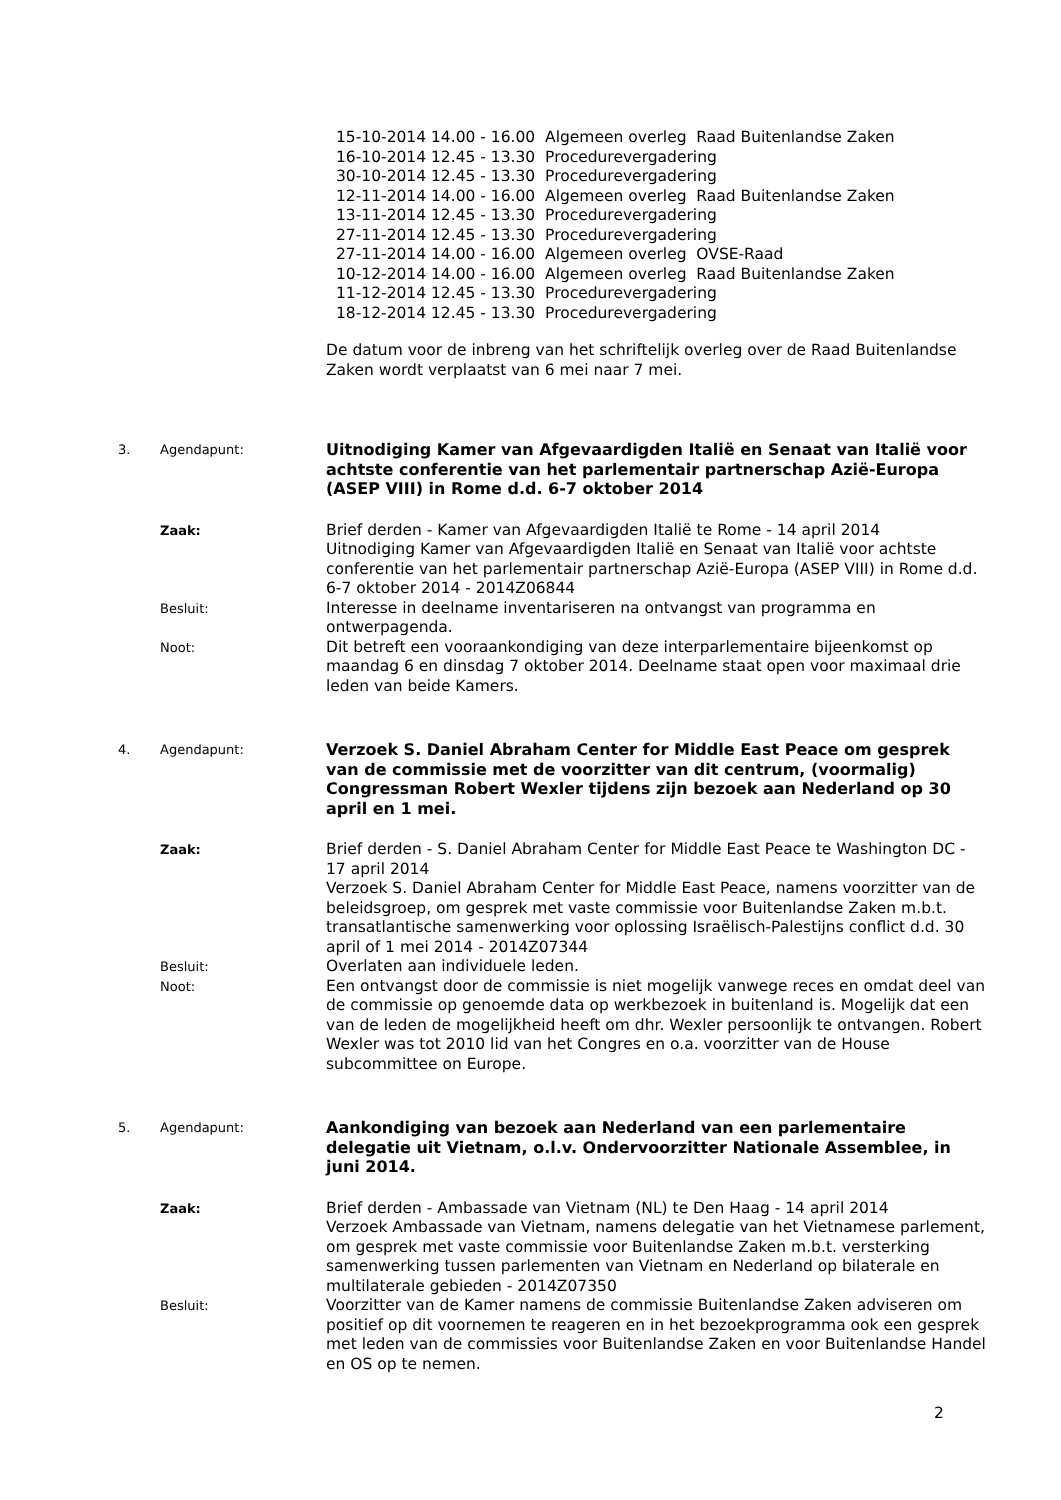15-10-2014 14.00 - 16.00 Algemeen overleg Raad Buitenlandse Zaken
16-10-2014 12.45 - 13.30 Procedurevergadering
30-10-2014 12.45 - 13.30 Procedurevergadering
12-11-2014 14.00 - 16.00 Algemeen overleg Raad Buitenlandse Zaken
13-11-2014 12.45 - 13.30 Procedurevergadering
27-11-2014 12.45 - 13.30 Procedurevergadering
27-11-2014 14.00 - 16.00 Algemeen overleg OVSE-Raad
10-12-2014 14.00 - 16.00 Algemeen overleg Raad Buitenlandse Zaken
11-12-2014 12.45 - 13.30 Procedurevergadering
18-12-2014 12.45 - 13.30 Procedurevergadering
De datum voor de inbreng van het schriftelijk overleg over de Raad Buitenlandse Zaken wordt verplaatst van 6 mei naar 7 mei.
3. Agendapunt:
Uitnodiging Kamer van Afgevaardigden Italië en Senaat van Italië voor achtste conferentie van het parlementair partnerschap Azië-Europa (ASEP VIII) in Rome d.d. 6-7 oktober 2014
Zaak:
Brief derden - Kamer van Afgevaardigden Italië te Rome - 14 april 2014
Uitnodiging Kamer van Afgevaardigden Italië en Senaat van Italië voor achtste conferentie van het parlementair partnerschap Azië-Europa (ASEP VIII) in Rome d.d. 6-7 oktober 2014 - 2014Z06844
Besluit:
Interesse in deelname inventariseren na ontvangst van programma en ontwerpagenda.
Noot:
Dit betreft een vooraankondiging van deze interparlementaire bijeenkomst op maandag 6 en dinsdag 7 oktober 2014. Deelname staat open voor maximaal drie leden van beide Kamers.
4. Agendapunt:
Verzoek S. Daniel Abraham Center for Middle East Peace om gesprek van de commissie met de voorzitter van dit centrum, (voormalig) Congressman Robert Wexler tijdens zijn bezoek aan Nederland op 30 april en 1 mei.
Zaak:
Brief derden - S. Daniel Abraham Center for Middle East Peace te Washington DC - 17 april 2014
Verzoek S. Daniel Abraham Center for Middle East Peace, namens voorzitter van de beleidsgroep, om gesprek met vaste commissie voor Buitenlandse Zaken m.b.t. transatlantische samenwerking voor oplossing Israëlisch-Palestijns conflict d.d. 30 april of 1 mei 2014 - 2014Z07344
Besluit:
Overlaten aan individuele leden.
Noot:
Een ontvangst door de commissie is niet mogelijk vanwege reces en omdat deel van de commissie op genoemde data op werkbezoek in buitenland is. Mogelijk dat een van de leden de mogelijkheid heeft om dhr. Wexler persoonlijk te ontvangen. Robert Wexler was tot 2010 lid van het Congres en o.a. voorzitter van de House subcommittee on Europe.
5. Agendapunt:
Aankondiging van bezoek aan Nederland van een parlementaire delegatie uit Vietnam, o.l.v. Ondervoorzitter Nationale Assemblee, in juni 2014.
Zaak:
Brief derden - Ambassade van Vietnam (NL) te Den Haag - 14 april 2014
Verzoek Ambassade van Vietnam, namens delegatie van het Vietnamese parlement, om gesprek met vaste commissie voor Buitenlandse Zaken m.b.t. versterking samenwerking tussen parlementen van Vietnam en Nederland op bilaterale en multilaterale gebieden - 2014Z07350
Besluit:
Voorzitter van de Kamer namens de commissie Buitenlandse Zaken adviseren om positief op dit voornemen te reageren en in het bezoekprogramma ook een gesprek met leden van de commissies voor Buitenlandse Zaken en voor Buitenlandse Handel en OS op te nemen.
2